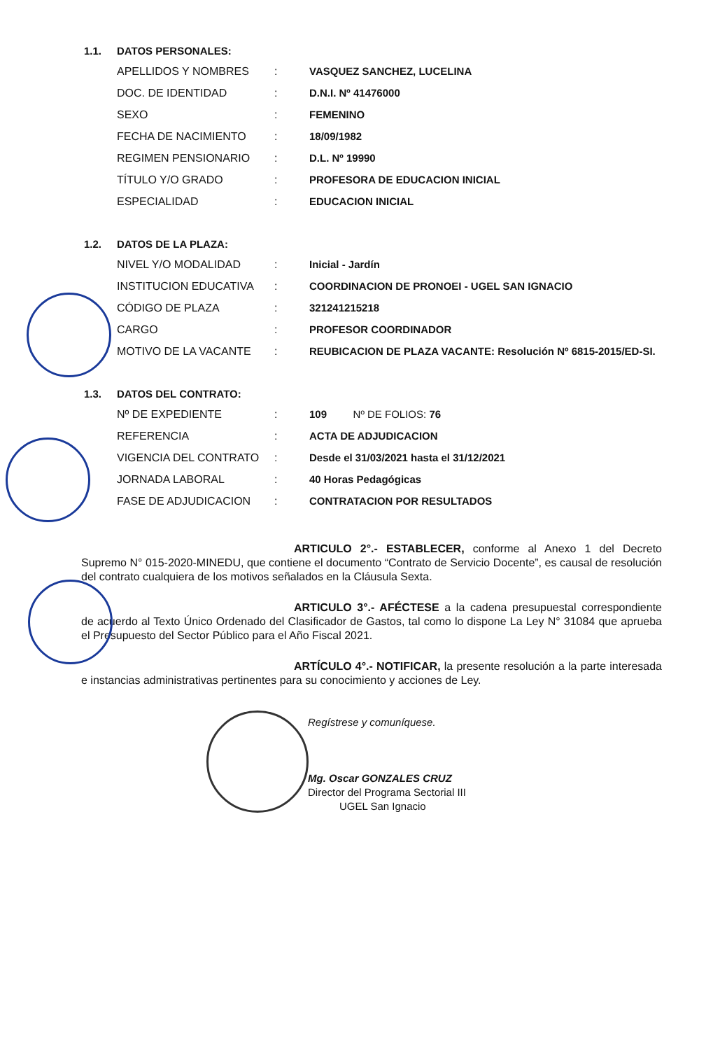1.1. DATOS PERSONALES:
| APELLIDOS Y NOMBRES | : | VASQUEZ SANCHEZ, LUCELINA |
| DOC. DE IDENTIDAD | : | D.N.I. Nº 41476000 |
| SEXO | : | FEMENINO |
| FECHA DE NACIMIENTO | : | 18/09/1982 |
| REGIMEN PENSIONARIO | : | D.L. Nº 19990 |
| TÍTULO Y/O GRADO | : | PROFESORA DE EDUCACION INICIAL |
| ESPECIALIDAD | : | EDUCACION INICIAL |
1.2. DATOS DE LA PLAZA:
| NIVEL Y/O MODALIDAD | : | Inicial - Jardín |
| INSTITUCION EDUCATIVA | : | COORDINACION DE PRONOEI - UGEL SAN IGNACIO |
| CÓDIGO DE PLAZA | : | 321241215218 |
| CARGO | : | PROFESOR COORDINADOR |
| MOTIVO DE LA VACANTE | : | REUBICACION DE PLAZA VACANTE: Resolución Nº 6815-2015/ED-SI. |
1.3. DATOS DEL CONTRATO:
| Nº DE EXPEDIENTE | : | 109 Nº DE FOLIOS: 76 |
| REFERENCIA | : | ACTA DE ADJUDICACION |
| VIGENCIA DEL CONTRATO | : | Desde el 31/03/2021 hasta el 31/12/2021 |
| JORNADA LABORAL | : | 40 Horas Pedagógicas |
| FASE DE ADJUDICACION | : | CONTRATACION POR RESULTADOS |
ARTICULO 2°.- ESTABLECER, conforme al Anexo 1 del Decreto Supremo N° 015-2020-MINEDU, que contiene el documento “Contrato de Servicio Docente”, es causal de resolución del contrato cualquiera de los motivos señalados en la Cláusula Sexta.
ARTICULO 3°.- AFÉCTESE a la cadena presupuestal correspondiente de acuerdo al Texto Único Ordenado del Clasificador de Gastos, tal como lo dispone La Ley N° 31084 que aprueba el Presupuesto del Sector Público para el Año Fiscal 2021.
ARTÍCULO 4°.- NOTIFICAR, la presente resolución a la parte interesada e instancias administrativas pertinentes para su conocimiento y acciones de Ley.
Regístrese y comuníquese.
Mg. Oscar GONZALES CRUZ
Director del Programa Sectorial III
UGEL San Ignacio